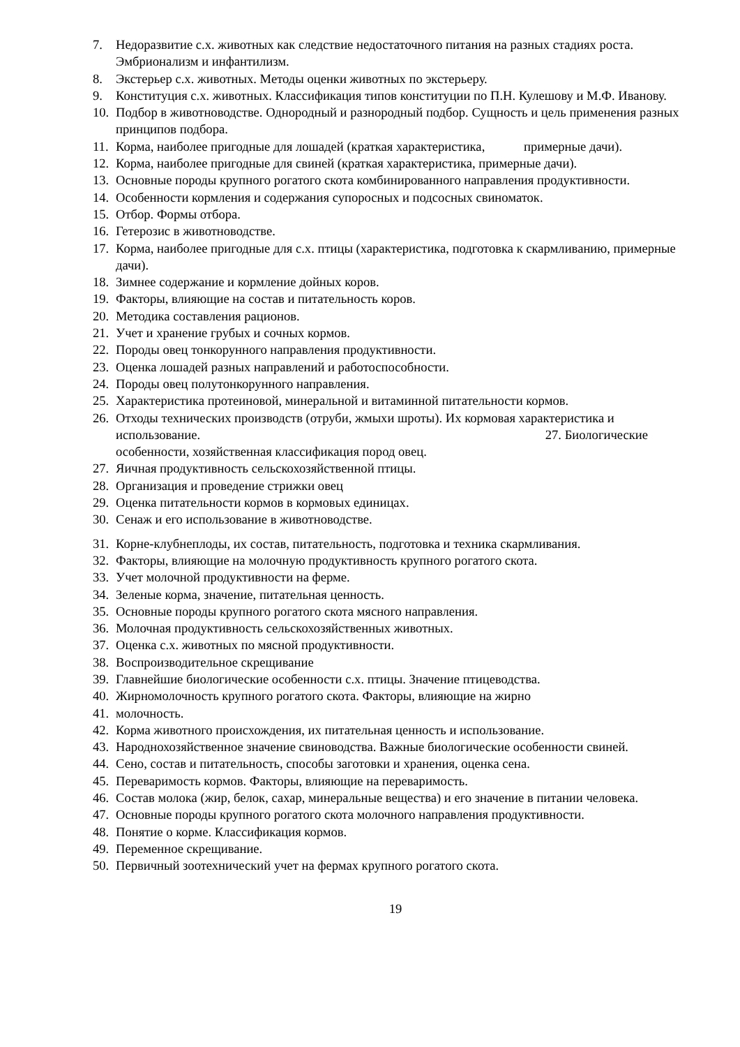7. Недоразвитие с.х. животных как следствие недостаточного питания на разных стадиях роста. Эмбрионализм и инфантилизм.
8. Экстерьер с.х. животных. Методы оценки животных по экстерьеру.
9. Конституция с.х. животных. Классификация типов конституции по П.Н. Кулешову и М.Ф. Иванову.
10. Подбор в животноводстве. Однородный и разнородный подбор. Сущность и цель применения разных принципов подбора.
11. Корма, наиболее пригодные для лошадей (краткая характеристика, примерные дачи).
12. Корма, наиболее пригодные для свиней (краткая характеристика, примерные дачи).
13. Основные породы крупного рогатого скота комбинированного направления продуктивности.
14. Особенности кормления и содержания супоросных и подсосных свиноматок.
15. Отбор. Формы отбора.
16. Гетерозис в животноводстве.
17. Корма, наиболее пригодные для с.х. птицы (характеристика, подготовка к скармливанию, примерные дачи).
18. Зимнее содержание и кормление дойных коров.
19. Факторы, влияющие на состав и питательность коров.
20. Методика составления рационов.
21. Учет и хранение грубых и сочных кормов.
22. Породы овец тонкорунного направления продуктивности.
23. Оценка лошадей разных направлений и работоспособности.
24. Породы овец полутонкорунного направления.
25. Характеристика протеиновой, минеральной и витаминной питательности кормов.
26. Отходы технических производств (отруби, жмыхи шроты). Их кормовая характеристика и использование. 27. Биологические особенности, хозяйственная классификация пород овец.
27. Яичная продуктивность сельскохозяйственной птицы.
28. Организация и проведение стрижки овец
29. Оценка питательности кормов в кормовых единицах.
30. Сенаж и его использование в животноводстве.
31. Корне-клубнеплоды, их состав, питательность, подготовка и техника скармливания.
32. Факторы, влияющие на молочную продуктивность крупного рогатого скота.
33. Учет молочной продуктивности на ферме.
34. Зеленые корма, значение, питательная ценность.
35. Основные породы крупного рогатого скота мясного направления.
36. Молочная продуктивность сельскохозяйственных животных.
37. Оценка с.х. животных по мясной продуктивности.
38. Воспроизводительное скрещивание
39. Главнейшие биологические особенности с.х. птицы. Значение птицеводства.
40. Жирномолочность крупного рогатого скота. Факторы, влияющие на жирно
41. молочность.
42. Корма животного происхождения, их питательная ценность и использование.
43. Народнохозяйственное значение свиноводства. Важные биологические особенности свиней.
44. Сено, состав и питательность, способы заготовки и хранения, оценка сена.
45. Переваримость кормов. Факторы, влияющие на переваримость.
46. Состав молока (жир, белок, сахар, минеральные вещества) и его значение в питании человека.
47. Основные породы крупного рогатого скота молочного направления продуктивности.
48. Понятие о корме. Классификация кормов.
49. Переменное скрещивание.
50. Первичный зоотехнический учет на фермах крупного рогатого скота.
19